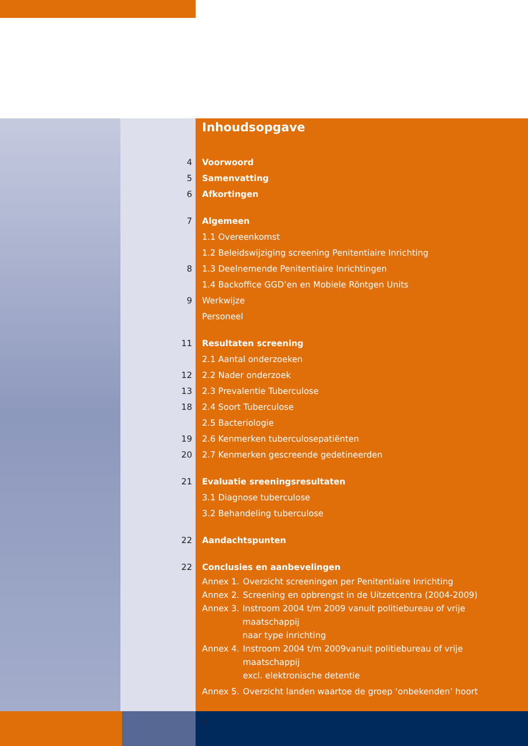Inhoudsopgave
4 Voorwoord
5 Samenvatting
6 Afkortingen
7 Algemeen
1.1 Overeenkomst
1.2 Beleidswijziging screening Penitentiaire Inrichting
8 1.3 Deelnemende Penitentiaire Inrichtingen
1.4 Backoffice GGD’en en Mobiele Röntgen Units
9 Werkwijze
Personeel
11 Resultaten screening
2.1 Aantal onderzoeken
12 2.2 Nader onderzoek
13 2.3 Prevalentie Tuberculose
18 2.4 Soort Tuberculose
2.5 Bacteriologie
19 2.6 Kenmerken tuberculosepatiënten
20 2.7 Kenmerken gescreende gedetineerden
21 Evaluatie sreeningsresultaten
3.1 Diagnose tuberculose
3.2 Behandeling tuberculose
22 Aandachtspunten
22 Conclusies en aanbevelingen
Annex 1. Overzicht screeningen per Penitentiaire Inrichting
Annex 2. Screening en opbrengst in de Uitzetcentra (2004-2009)
Annex 3. Instroom 2004 t/m 2009 vanuit politiebureau of vrije maatschappij
naar type inrichting
Annex 4. Instroom 2004 t/m 2009vanuit politiebureau of vrije maatschappij
excl. elektronische detentie
Annex 5. Overzicht landen waartoe de groep ‘onbekenden’ hoort
3